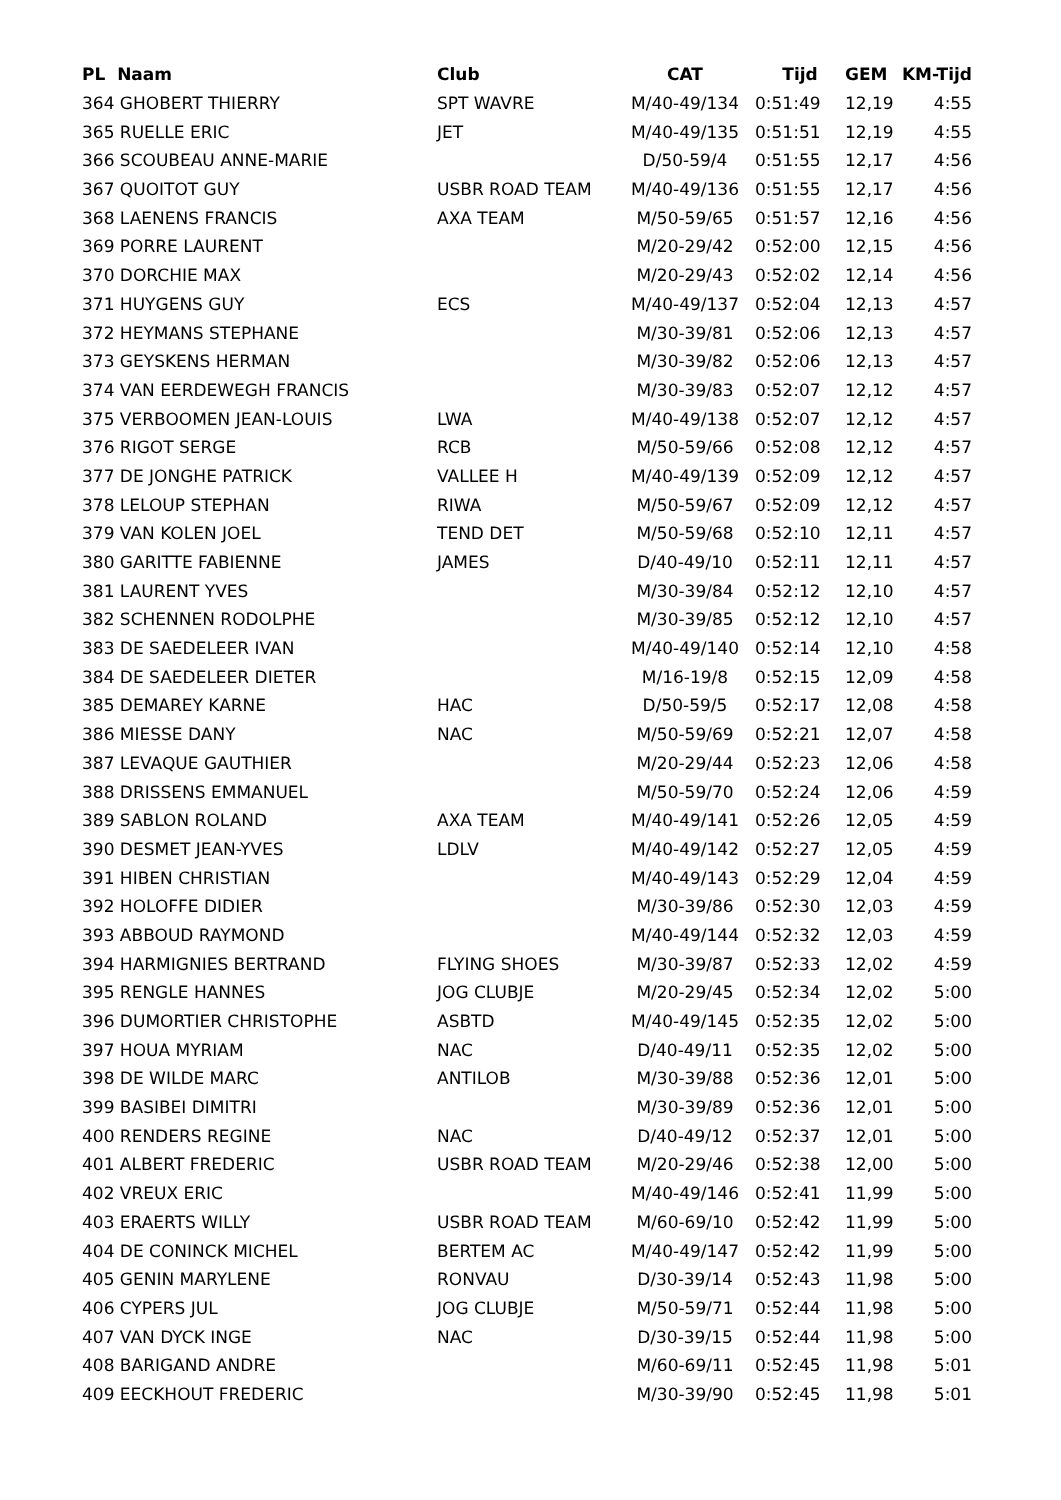| PL Naam | Club | CAT | Tijd | GEM | KM-Tijd |
| --- | --- | --- | --- | --- | --- |
| 364 GHOBERT THIERRY | SPT WAVRE | M/40-49/134 | 0:51:49 | 12,19 | 4:55 |
| 365 RUELLE ERIC | JET | M/40-49/135 | 0:51:51 | 12,19 | 4:55 |
| 366 SCOUBEAU ANNE-MARIE | | D/50-59/4 | 0:51:55 | 12,17 | 4:56 |
| 367 QUOITOT GUY | USBR ROAD TEAM | M/40-49/136 | 0:51:55 | 12,17 | 4:56 |
| 368 LAENENS FRANCIS | AXA TEAM | M/50-59/65 | 0:51:57 | 12,16 | 4:56 |
| 369 PORRE LAURENT | | M/20-29/42 | 0:52:00 | 12,15 | 4:56 |
| 370 DORCHIE MAX | | M/20-29/43 | 0:52:02 | 12,14 | 4:56 |
| 371 HUYGENS GUY | ECS | M/40-49/137 | 0:52:04 | 12,13 | 4:57 |
| 372 HEYMANS STEPHANE | | M/30-39/81 | 0:52:06 | 12,13 | 4:57 |
| 373 GEYSKENS HERMAN | | M/30-39/82 | 0:52:06 | 12,13 | 4:57 |
| 374 VAN EERDEWEGH FRANCIS | | M/30-39/83 | 0:52:07 | 12,12 | 4:57 |
| 375 VERBOOMEN JEAN-LOUIS | LWA | M/40-49/138 | 0:52:07 | 12,12 | 4:57 |
| 376 RIGOT SERGE | RCB | M/50-59/66 | 0:52:08 | 12,12 | 4:57 |
| 377 DE JONGHE PATRICK | VALLEE H | M/40-49/139 | 0:52:09 | 12,12 | 4:57 |
| 378 LELOUP STEPHAN | RIWA | M/50-59/67 | 0:52:09 | 12,12 | 4:57 |
| 379 VAN KOLEN JOEL | TEND DET | M/50-59/68 | 0:52:10 | 12,11 | 4:57 |
| 380 GARITTE FABIENNE | JAMES | D/40-49/10 | 0:52:11 | 12,11 | 4:57 |
| 381 LAURENT YVES | | M/30-39/84 | 0:52:12 | 12,10 | 4:57 |
| 382 SCHENNEN RODOLPHE | | M/30-39/85 | 0:52:12 | 12,10 | 4:57 |
| 383 DE SAEDELEER IVAN | | M/40-49/140 | 0:52:14 | 12,10 | 4:58 |
| 384 DE SAEDELEER DIETER | | M/16-19/8 | 0:52:15 | 12,09 | 4:58 |
| 385 DEMAREY KARNE | HAC | D/50-59/5 | 0:52:17 | 12,08 | 4:58 |
| 386 MIESSE DANY | NAC | M/50-59/69 | 0:52:21 | 12,07 | 4:58 |
| 387 LEVAQUE GAUTHIER | | M/20-29/44 | 0:52:23 | 12,06 | 4:58 |
| 388 DRISSENS EMMANUEL | | M/50-59/70 | 0:52:24 | 12,06 | 4:59 |
| 389 SABLON ROLAND | AXA TEAM | M/40-49/141 | 0:52:26 | 12,05 | 4:59 |
| 390 DESMET JEAN-YVES | LDLV | M/40-49/142 | 0:52:27 | 12,05 | 4:59 |
| 391 HIBEN CHRISTIAN | | M/40-49/143 | 0:52:29 | 12,04 | 4:59 |
| 392 HOLOFFE DIDIER | | M/30-39/86 | 0:52:30 | 12,03 | 4:59 |
| 393 ABBOUD RAYMOND | | M/40-49/144 | 0:52:32 | 12,03 | 4:59 |
| 394 HARMIGNIES BERTRAND | FLYING SHOES | M/30-39/87 | 0:52:33 | 12,02 | 4:59 |
| 395 RENGLE HANNES | JOG CLUBJE | M/20-29/45 | 0:52:34 | 12,02 | 5:00 |
| 396 DUMORTIER CHRISTOPHE | ASBTD | M/40-49/145 | 0:52:35 | 12,02 | 5:00 |
| 397 HOUA MYRIAM | NAC | D/40-49/11 | 0:52:35 | 12,02 | 5:00 |
| 398 DE WILDE MARC | ANTILOB | M/30-39/88 | 0:52:36 | 12,01 | 5:00 |
| 399 BASIBEI DIMITRI | | M/30-39/89 | 0:52:36 | 12,01 | 5:00 |
| 400 RENDERS REGINE | NAC | D/40-49/12 | 0:52:37 | 12,01 | 5:00 |
| 401 ALBERT FREDERIC | USBR ROAD TEAM | M/20-29/46 | 0:52:38 | 12,00 | 5:00 |
| 402 VREUX ERIC | | M/40-49/146 | 0:52:41 | 11,99 | 5:00 |
| 403 ERAERTS WILLY | USBR ROAD TEAM | M/60-69/10 | 0:52:42 | 11,99 | 5:00 |
| 404 DE CONINCK MICHEL | BERTEM AC | M/40-49/147 | 0:52:42 | 11,99 | 5:00 |
| 405 GENIN MARYLENE | RONVAU | D/30-39/14 | 0:52:43 | 11,98 | 5:00 |
| 406 CYPERS JUL | JOG CLUBJE | M/50-59/71 | 0:52:44 | 11,98 | 5:00 |
| 407 VAN DYCK INGE | NAC | D/30-39/15 | 0:52:44 | 11,98 | 5:00 |
| 408 BARIGAND ANDRE | | M/60-69/11 | 0:52:45 | 11,98 | 5:01 |
| 409 EECKHOUT FREDERIC | | M/30-39/90 | 0:52:45 | 11,98 | 5:01 |